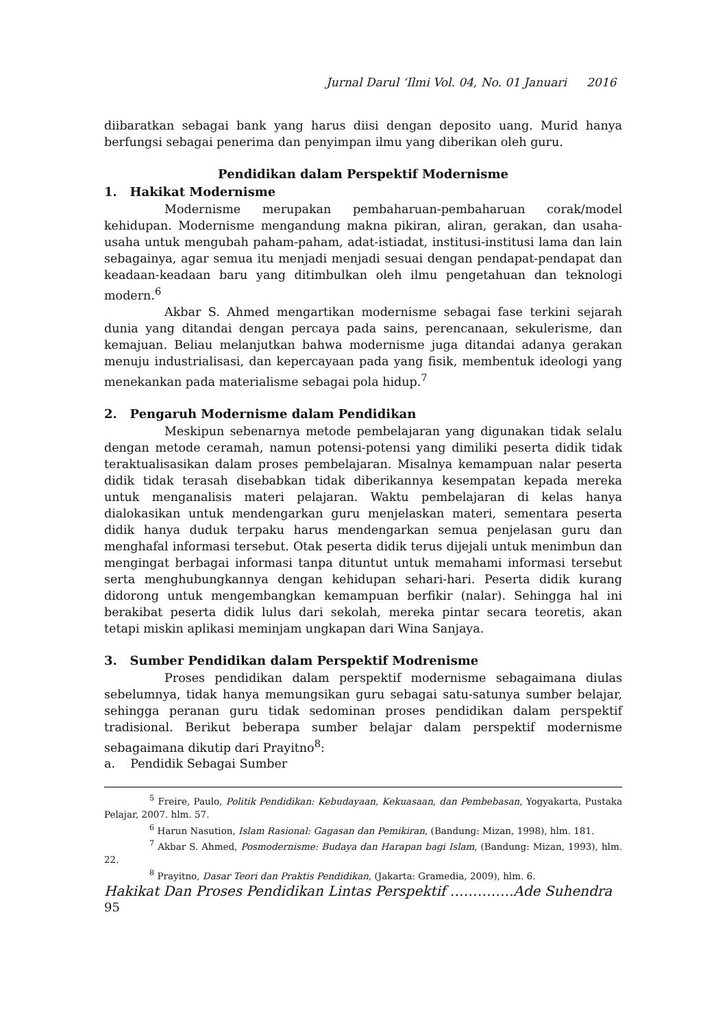Jurnal Darul ‘Ilmi Vol. 04, No. 01 Januari 2016
diibaratkan sebagai bank yang harus diisi dengan deposito uang. Murid hanya berfungsi sebagai penerima dan penyimpan ilmu yang diberikan oleh guru.
Pendidikan dalam Perspektif Modernisme
1. Hakikat Modernisme
Modernisme merupakan pembaharuan-pembaharuan corak/model kehidupan. Modernisme mengandung makna pikiran, aliran, gerakan, dan usaha-usaha untuk mengubah paham-paham, adat-istiadat, institusi-institusi lama dan lain sebagainya, agar semua itu menjadi menjadi sesuai dengan pendapat-pendapat dan keadaan-keadaan baru yang ditimbulkan oleh ilmu pengetahuan dan teknologi modern.<sup>6</sup>
Akbar S. Ahmed mengartikan modernisme sebagai fase terkini sejarah dunia yang ditandai dengan percaya pada sains, perencanaan, sekulerisme, dan kemajuan. Beliau melanjutkan bahwa modernisme juga ditandai adanya gerakan menuju industrialisasi, dan kepercayaan pada yang fisik, membentuk ideologi yang menekankan pada materialisme sebagai pola hidup.<sup>7</sup>
2. Pengaruh Modernisme dalam Pendidikan
Meskipun sebenarnya metode pembelajaran yang digunakan tidak selalu dengan metode ceramah, namun potensi-potensi yang dimiliki peserta didik tidak teraktualisasikan dalam proses pembelajaran. Misalnya kemampuan nalar peserta didik tidak terasah disebabkan tidak diberikannya kesempatan kepada mereka untuk menganalisis materi pelajaran. Waktu pembelajaran di kelas hanya dialokasikan untuk mendengarkan guru menjelaskan materi, sementara peserta didik hanya duduk terpaku harus mendengarkan semua penjelasan guru dan menghafal informasi tersebut. Otak peserta didik terus dijejali untuk menimbun dan mengingat berbagai informasi tanpa dituntut untuk memahami informasi tersebut serta menghubungkannya dengan kehidupan sehari-hari. Peserta didik kurang didorong untuk mengembangkan kemampuan berfikir (nalar). Sehingga hal ini berakibat peserta didik lulus dari sekolah, mereka pintar secara teoretis, akan tetapi miskin aplikasi meminjam ungkapan dari Wina Sanjaya.
3. Sumber Pendidikan dalam Perspektif Modrenisme
Proses pendidikan dalam perspektif modernisme sebagaimana diulas sebelumnya, tidak hanya memungsikan guru sebagai satu-satunya sumber belajar, sehingga peranan guru tidak sedominan proses pendidikan dalam perspektif tradisional. Berikut beberapa sumber belajar dalam perspektif modernisme sebagaimana dikutip dari Prayitno<sup>8</sup>:
a. Pendidik Sebagai Sumber
<sup>5</sup> Freire, Paulo, Politik Pendidikan: Kebudayaan, Kekuasaan, dan Pembebasan, Yogyakarta, Pustaka Pelajar, 2007. hlm. 57.
<sup>6</sup> Harun Nasution, Islam Rasional: Gagasan dan Pemikiran, (Bandung: Mizan, 1998), hlm. 181.
<sup>7</sup> Akbar S. Ahmed, Posmodernisme: Budaya dan Harapan bagi Islam, (Bandung: Mizan, 1993), hlm. 22.
<sup>8</sup> Prayitno, Dasar Teori dan Praktis Pendidikan, (Jakarta: Gramedia, 2009), hlm. 6.
Hakikat Dan Proses Pendidikan Lintas Perspektif …………..Ade Suhendra
95